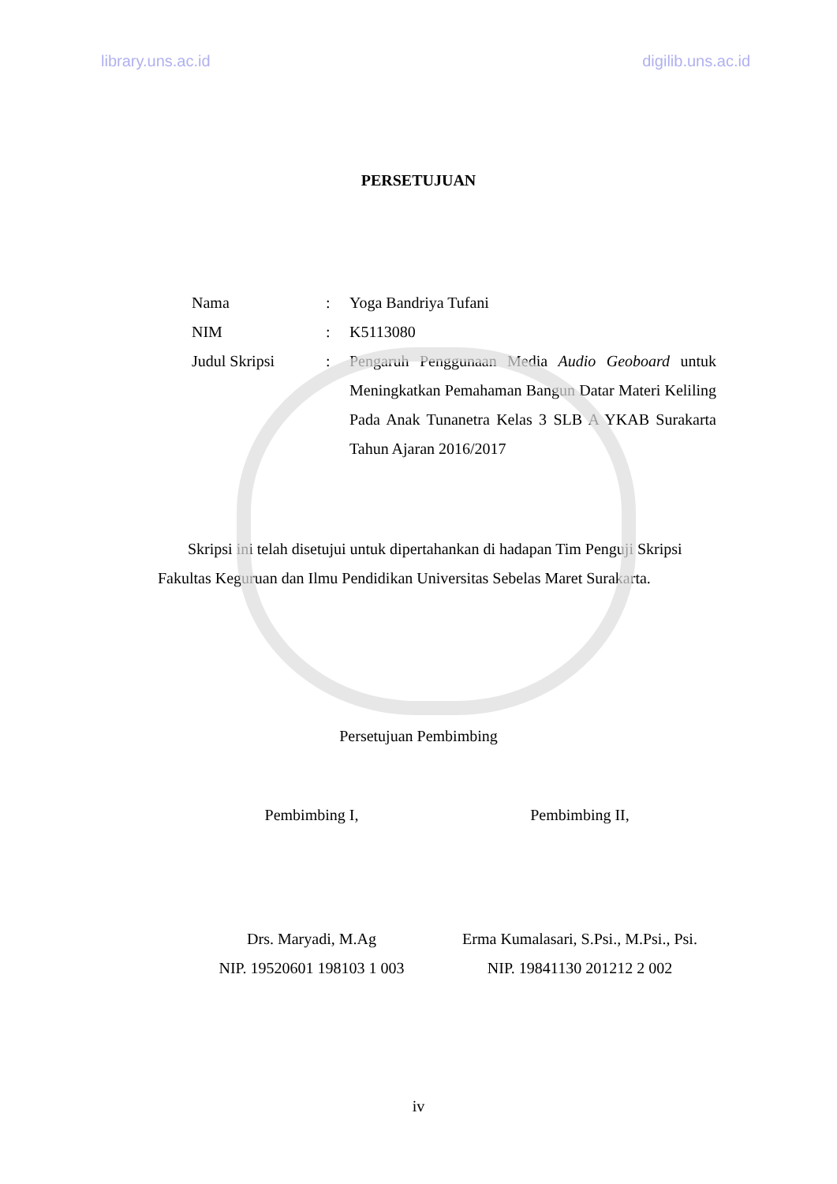library.uns.ac.id digilib.uns.ac.id
PERSETUJUAN
| Nama | : | Yoga Bandriya Tufani |
| NIM | : | K5113080 |
| Judul Skripsi | : | Pengaruh Penggunaan Media Audio Geoboard untuk Meningkatkan Pemahaman Bangun Datar Materi Keliling Pada Anak Tunanetra Kelas 3 SLB A YKAB Surakarta Tahun Ajaran 2016/2017 |
Skripsi ini telah disetujui untuk dipertahankan di hadapan Tim Penguji Skripsi Fakultas Keguruan dan Ilmu Pendidikan Universitas Sebelas Maret Surakarta.
Persetujuan Pembimbing
Pembimbing I, Pembimbing II,
Drs. Maryadi, M.Ag
NIP. 19520601 198103 1 003
Erma Kumalasari, S.Psi., M.Psi., Psi.
NIP. 19841130 201212 2 002
iv